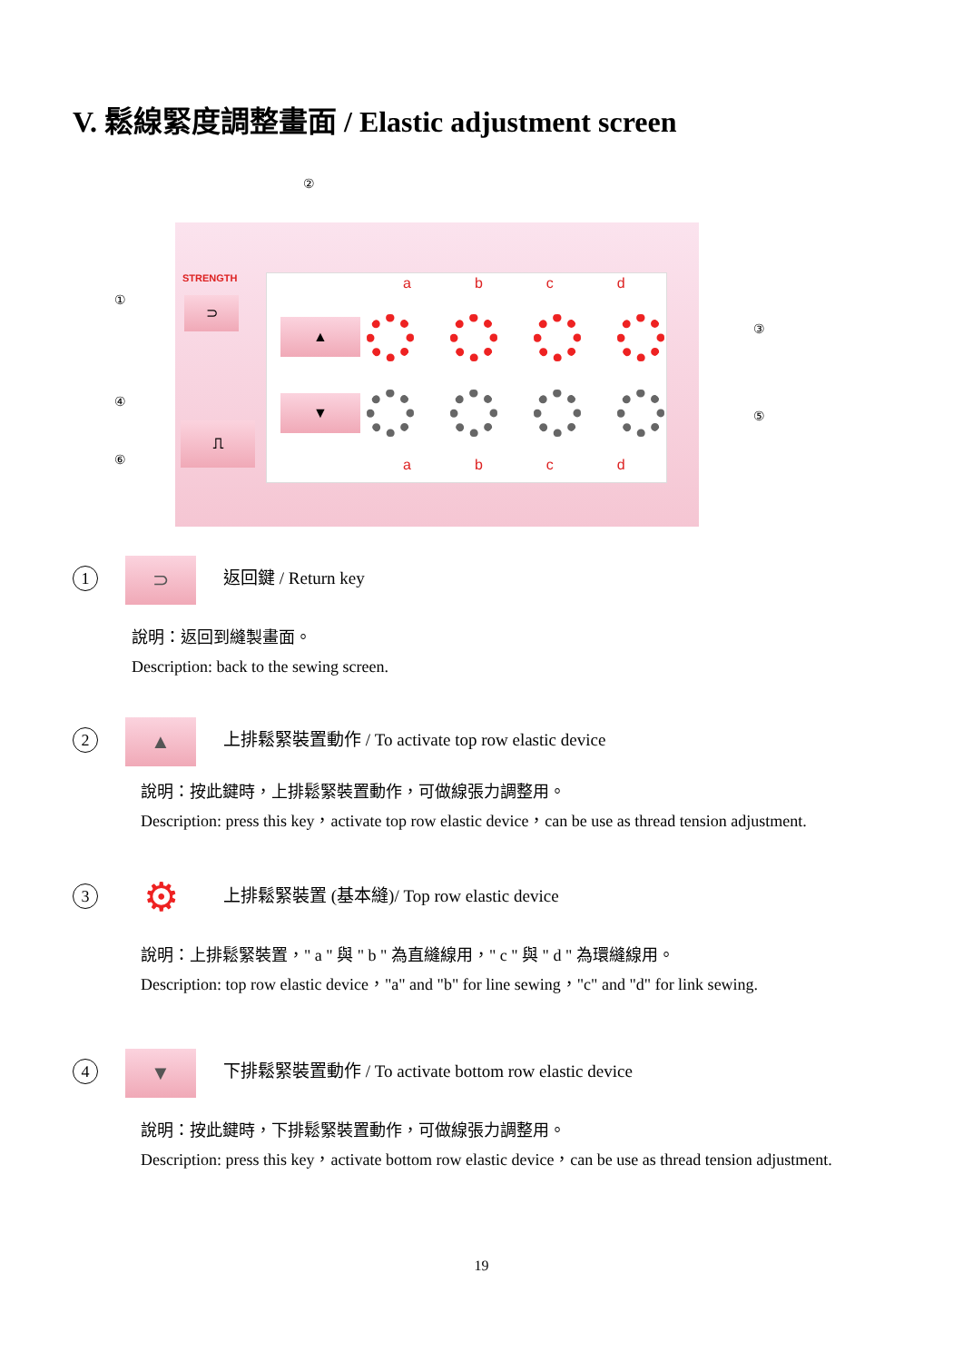V. 鬆線緊度調整畫面 / Elastic adjustment screen
STRENGTH
⊃
⎍
abcd
▲
▼
abcd
②
①
③
④
⑤
⑥
1 ⊃ 返回鍵 / Return key
說明：返回到縫製畫面。
Description: back to the sewing screen.
2 ▲ 上排鬆緊裝置動作 / To activate top row elastic device
說明：按此鍵時，上排鬆緊裝置動作，可做線張力調整用。
Description: press this key，activate top row elastic device，can be use as thread tension adjustment.
3 ⚙ 上排鬆緊裝置 (基本縫)/ Top row elastic device
說明：上排鬆緊裝置，" a " 與 " b " 為直縫線用，" c " 與 " d " 為環縫線用。
Description: top row elastic device，"a" and "b" for line sewing，"c" and "d" for link sewing.
4 ▼ 下排鬆緊裝置動作 / To activate bottom row elastic device
說明：按此鍵時，下排鬆緊裝置動作，可做線張力調整用。
Description: press this key，activate bottom row elastic device，can be use as thread tension adjustment.
19